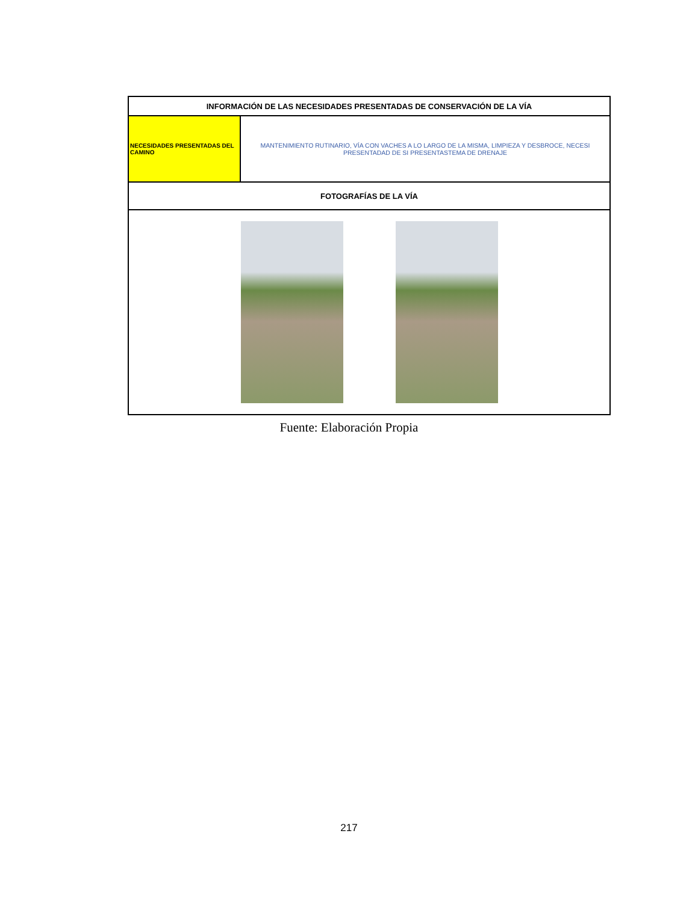| INFORMACIÓN DE LAS NECESIDADES PRESENTADAS DE CONSERVACIÓN DE LA VÍA | |
| --- | --- |
| NECESIDADES PRESENTADAS DEL CAMINO | MANTENIMIENTO RUTINARIO, VÍA CON VACHES A LO LARGO DE LA MISMA, LIMPIEZA Y DESBROCE, NECESI PRESENTADAD DE SI PRESENTASTEMA DE DRENAJE |
| FOTOGRAFÍAS DE LA VÍA | |
Fuente: Elaboración Propia
217